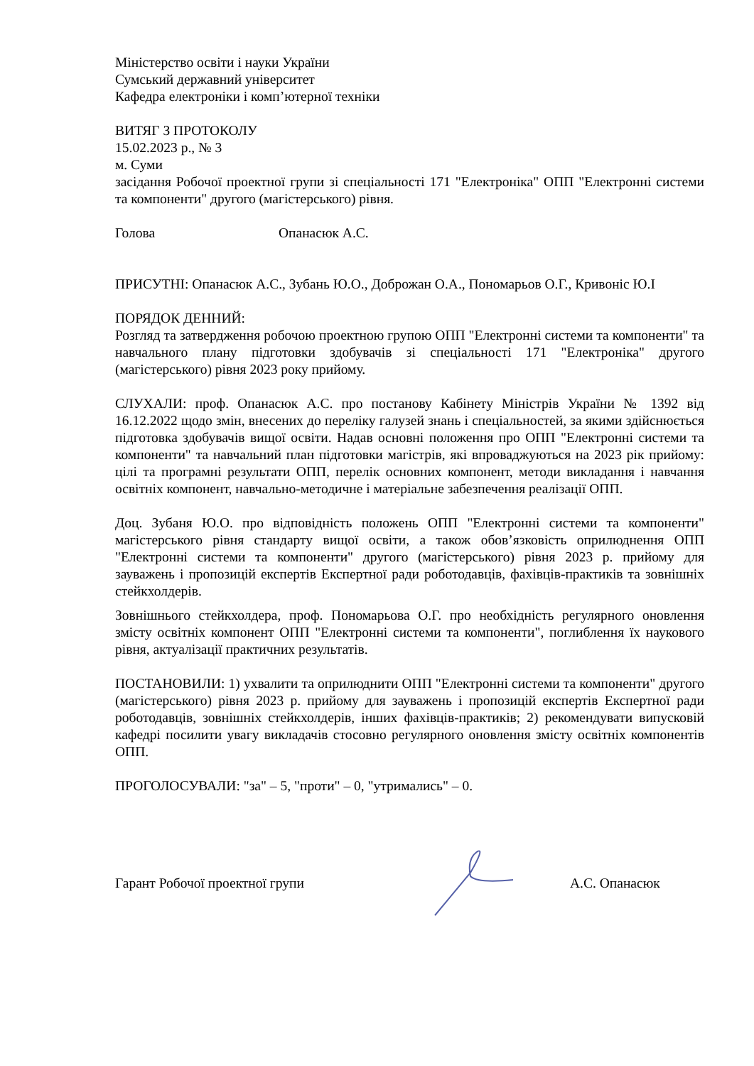Міністерство освіти і науки України
Сумський державний університет
Кафедра електроніки і комп’ютерної техніки
ВИТЯГ З ПРОТОКОЛУ
15.02.2023 р., № 3
м. Суми
засідання Робочої проектної групи зі спеціальності 171 "Електроніка" ОПП "Електронні системи та компоненти" другого (магістерського) рівня.
Голова Опанасюк А.С.
ПРИСУТНІ: Опанасюк А.С., Зубань Ю.О., Доброжан О.А., Пономарьов О.Г., Кривоніс Ю.І
ПОРЯДОК ДЕННИЙ:
Розгляд та затвердження робочою проектною групою ОПП "Електронні системи та компоненти" та навчального плану підготовки здобувачів зі спеціальності 171 "Електроніка" другого (магістерського) рівня 2023 року прийому.
СЛУХАЛИ: проф. Опанасюк А.С. про постанову Кабінету Міністрів України № 1392 від 16.12.2022 щодо змін, внесених до переліку галузей знань і спеціальностей, за якими здійснюється підготовка здобувачів вищої освіти. Надав основні положення про ОПП "Електронні системи та компоненти" та навчальний план підготовки магістрів, які впроваджуються на 2023 рік прийому: цілі та програмні результати ОПП, перелік основних компонент, методи викладання і навчання освітніх компонент, навчально-методичне і матеріальне забезпечення реалізації ОПП.
Доц. Зубаня Ю.О. про відповідність положень ОПП "Електронні системи та компоненти" магістерського рівня стандарту вищої освіти, а також обов’язковість оприлюднення ОПП "Електронні системи та компоненти" другого (магістерського) рівня 2023 р. прийому для зауважень і пропозицій експертів Експертної ради роботодавців, фахівців-практиків та зовнішніх стейкхолдерів.
Зовнішнього стейкхолдера, проф. Пономарьова О.Г. про необхідність регулярного оновлення змісту освітніх компонент ОПП "Електронні системи та компоненти", поглиблення їх наукового рівня, актуалізації практичних результатів.
ПОСТАНОВИЛИ: 1) ухвалити та оприлюднити ОПП "Електронні системи та компоненти" другого (магістерського) рівня 2023 р. прийому для зауважень і пропозицій експертів Експертної ради роботодавців, зовнішніх стейкхолдерів, інших фахівців-практиків; 2) рекомендувати випусковій кафедрі посилити увагу викладачів стосовно регулярного оновлення змісту освітніх компонентів ОПП.
ПРОГОЛОСУВАЛИ: "за" – 5, "проти" – 0, "утримались" – 0.
Гарант Робочої проектної групи А.С. Опанасюк